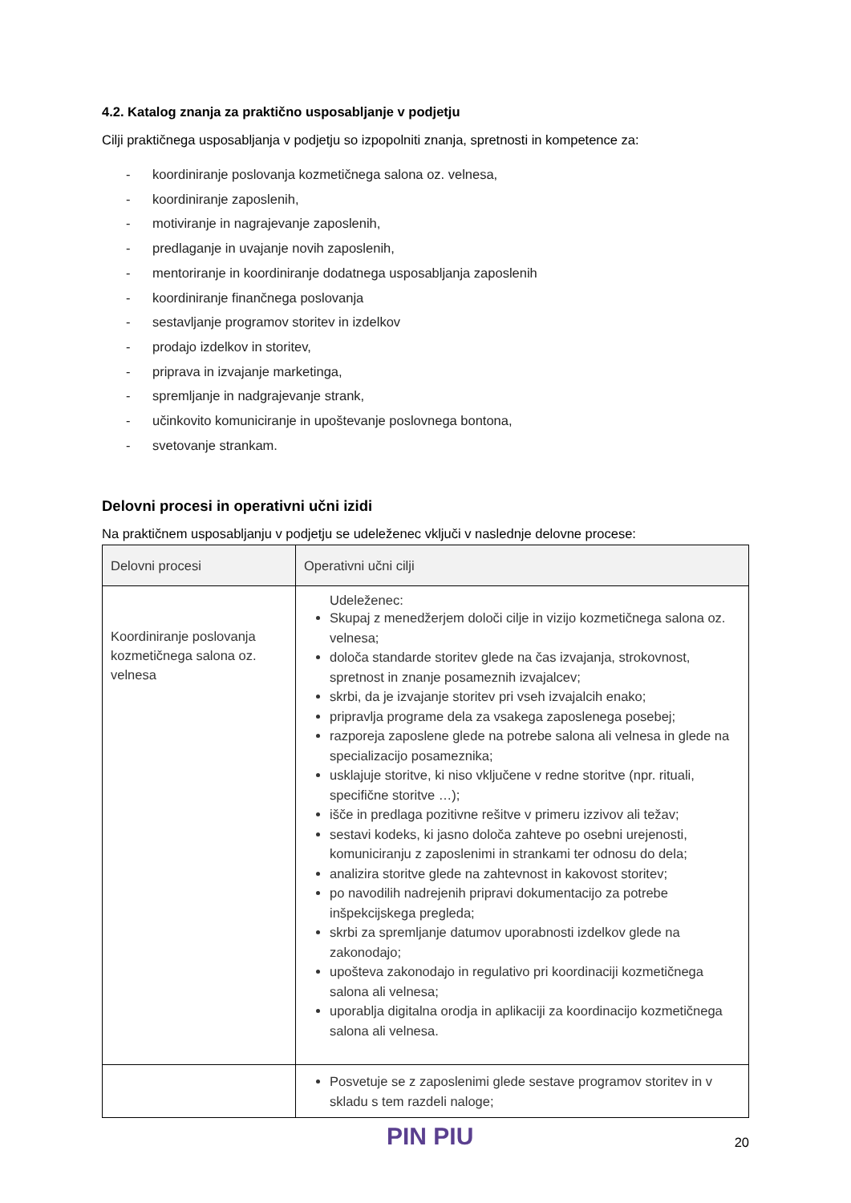4.2. Katalog znanja za praktično usposabljanje v podjetju
Cilji praktičnega usposabljanja v podjetju so izpopolniti znanja, spretnosti in kompetence za:
- koordiniranje poslovanja kozmetičnega salona oz. velnesa,
- koordiniranje zaposlenih,
- motiviranje in nagrajevanje zaposlenih,
- predlaganje in uvajanje novih zaposlenih,
- mentoriranje in koordiniranje dodatnega usposabljanja zaposlenih
- koordiniranje finančnega poslovanja
- sestavljanje programov storitev in izdelkov
- prodajo izdelkov in storitev,
- priprava in izvajanje marketinga,
- spremljanje in nadgrajevanje strank,
- učinkovito komuniciranje in upoštevanje poslovnega bontona,
- svetovanje strankam.
Delovni procesi in operativni učni izidi
Na praktičnem usposabljanju v podjetju se udeleženec vključi v naslednje delovne procese:
| Delovni procesi | Operativni učni cilji |
| --- | --- |
| Koordiniranje poslovanja kozmetičnega salona oz. velnesa | Udeleženec: Skupaj z menedžerjem določi cilje in vizijo kozmetičnega salona oz. velnesa; določa standarde storitev glede na čas izvajanja, strokovnost, spretnost in znanje posameznih izvajalcev; skrbi, da je izvajanje storitev pri vseh izvajalcih enako; pripravlja programe dela za vsakega zaposlenega posebej; razporeja zaposlene glede na potrebe salona ali velnesa in glede na specializacijo posameznika; usklajuje storitve, ki niso vključene v redne storitve (npr. rituali, specifične storitve …); išče in predlaga pozitivne rešitve v primeru izzivov ali težav; sestavi kodeks, ki jasno določa zahteve po osebni urejenosti, komuniciranju z zaposlenimi in strankami ter odnosu do dela; analizira storitve glede na zahtevnost in kakovost storitev; po navodilih nadrejenih pripravi dokumentacijo za potrebe inšpekcijskega pregleda; skrbi za spremljanje datumov uporabnosti izdelkov glede na zakonodajo; upošteva zakonodajo in regulativo pri koordinaciji kozmetičnega salona ali velnesa; uporablja digitalna orodja in aplikaciji za koordinacijo kozmetičnega salona ali velnesa. |
| | Posvetuje se z zaposlenimi glede sestave programov storitev in v skladu s tem razdeli naloge; |
PIN PIU 20